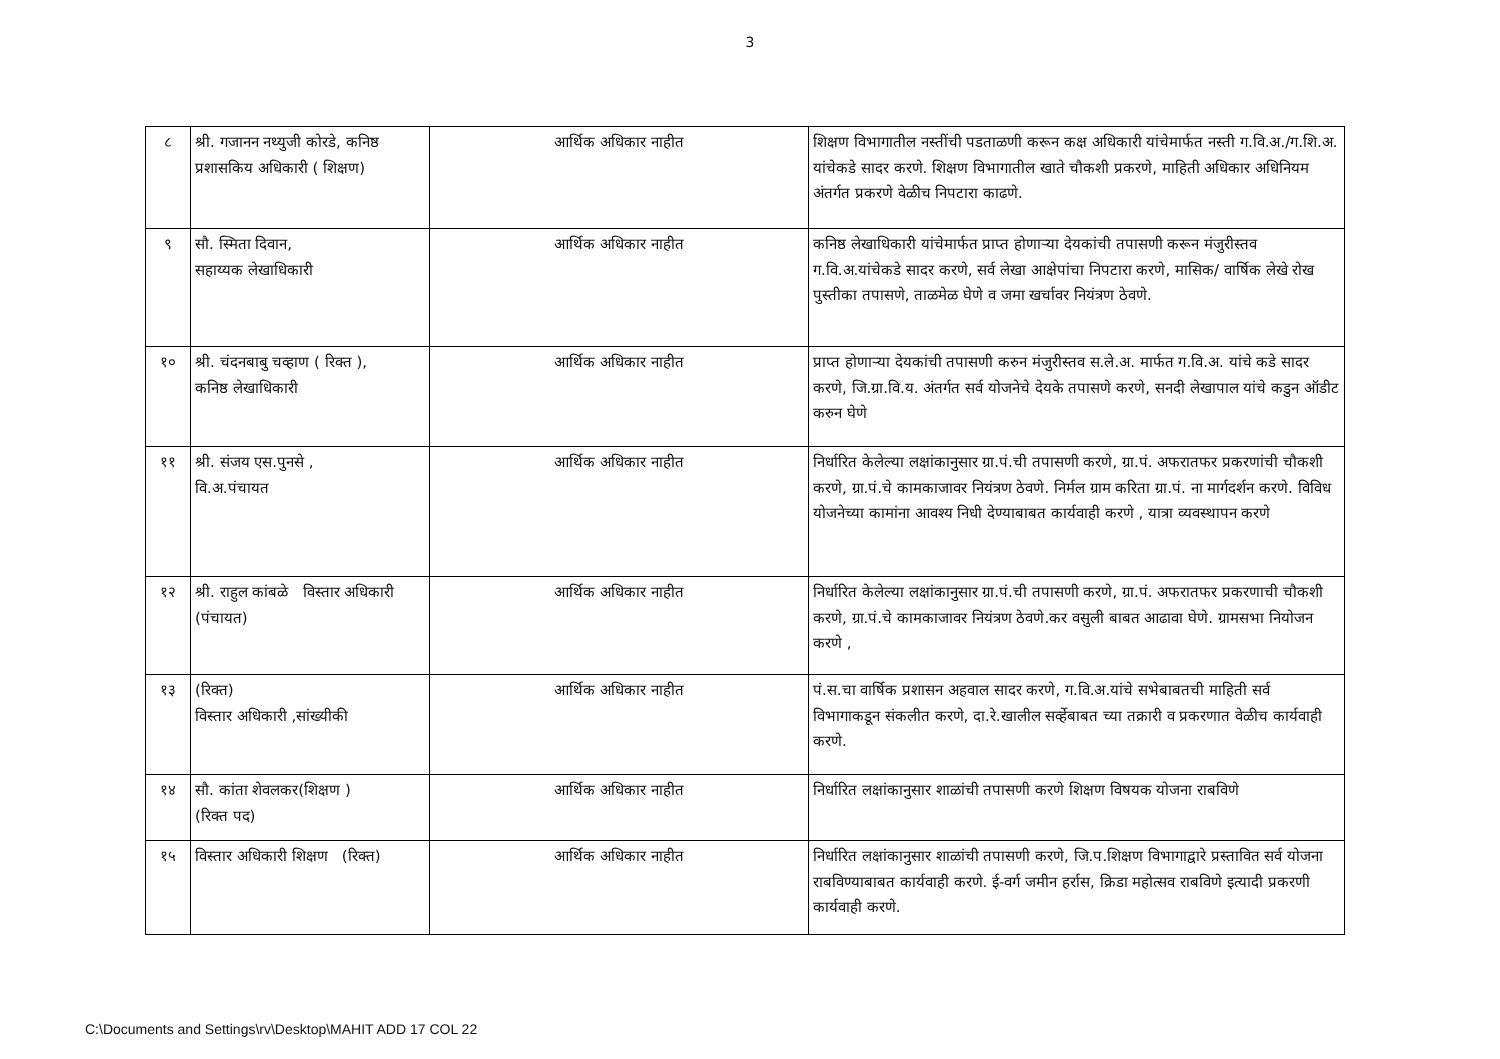3
| ८ | श्री. गजानन नथ्युजी कोरडे, कनिष्ठ प्रशासकिय अधिकारी ( शिक्षण) | आर्थिक अधिकार नाहीत | शिक्षण विभागातील नस्तींची पडताळणी करून कक्ष अधिकारी यांचेमार्फत नस्ती ग.वि.अ./ग.शि.अ. यांचेकडे सादर करणे. शिक्षण विभागातील खाते चौकशी प्रकरणे, माहिती अधिकार अधिनियम अंतर्गत प्रकरणे वेळीच निपटारा काढणे. |
| ९ | सौ. स्मिता दिवान, सहाय्यक लेखाधिकारी | आर्थिक अधिकार नाहीत | कनिष्ठ लेखाधिकारी यांचेमार्फत प्राप्त होणाऱ्या देयकांची तपासणी करून मंजुरीस्तव ग.वि.अ.यांचेकडे सादर करणे, सर्व लेखा आक्षेपांचा निपटारा करणे, मासिक/ वार्षिक लेखे रोख पुस्तीका तपासणे, ताळमेळ घेणे व जमा खर्चावर नियंत्रण ठेवणे. |
| १० | श्री. चंदनबाबु चव्हाण ( रिक्त ), कनिष्ठ लेखाधिकारी | आर्थिक अधिकार नाहीत | प्राप्त होणाऱ्या देयकांची तपासणी करुन मंजुरीस्तव स.ले.अ. मार्फत ग.वि.अ. यांचे कडे सादर करणे, जि.ग्रा.वि.य. अंतर्गत सर्व योजनेचे देयके तपासणे करणे, सनदी लेखापाल यांचे कडुन ऑडीट करुन घेणे |
| ११ | श्री. संजय एस.पुनसे , वि.अ.पंचायत | आर्थिक अधिकार नाहीत | निर्धारित केलेल्या लक्षांकानुसार ग्रा.पं.ची तपासणी करणे, ग्रा.पं. अफरातफर प्रकरणांची चौकशी करणे, ग्रा.पं.चे कामकाजावर नियंत्रण ठेवणे. निर्मल ग्राम करिता ग्रा.पं. ना मार्गदर्शन करणे. विविध योजनेच्या कामांना आवश्य निधी देण्याबाबत कार्यवाही करणे , यात्रा व्यवस्थापन करणे |
| १२ | श्री. राहुल कांबळे विस्तार अधिकारी (पंचायत) | आर्थिक अधिकार नाहीत | निर्धारित केलेल्या लक्षांकानुसार ग्रा.पं.ची तपासणी करणे, ग्रा.पं. अफरातफर प्रकरणाची चौकशी करणे, ग्रा.पं.चे कामकाजावर नियंत्रण ठेवणे.कर वसुली बाबत आढावा घेणे. ग्रामसभा नियोजन करणे , |
| १३ | (रिक्त) विस्तार अधिकारी ,सांख्यीकी | आर्थिक अधिकार नाहीत | पं.स.चा वार्षिक प्रशासन अहवाल सादर करणे, ग.वि.अ.यांचे सभेबाबतची माहिती सर्व विभागाकडून संकलीत करणे, दा.रे.खालील सर्व्हेबाबत च्या तक्रारी व प्रकरणात वेळीच कार्यवाही करणे. |
| १४ | सौ. कांता शेवलकर(शिक्षण ) (रिक्त पद) | आर्थिक अधिकार नाहीत | निर्धारित लक्षांकानुसार शाळांची तपासणी करणे शिक्षण विषयक योजना राबविणे |
| १५ | विस्तार अधिकारी शिक्षण (रिक्त) | आर्थिक अधिकार नाहीत | निर्धारित लक्षांकानुसार शाळांची तपासणी करणे, जि.प.शिक्षण विभागाद्वारे प्रस्तावित सर्व योजना राबविण्याबाबत कार्यवाही करणे. ई-वर्ग जमीन हर्रास, क्रिडा महोत्सव राबविणे इत्यादी प्रकरणी कार्यवाही करणे. |
C:\Documents and Settings\rv\Desktop\MAHIT ADD 17 COL 22